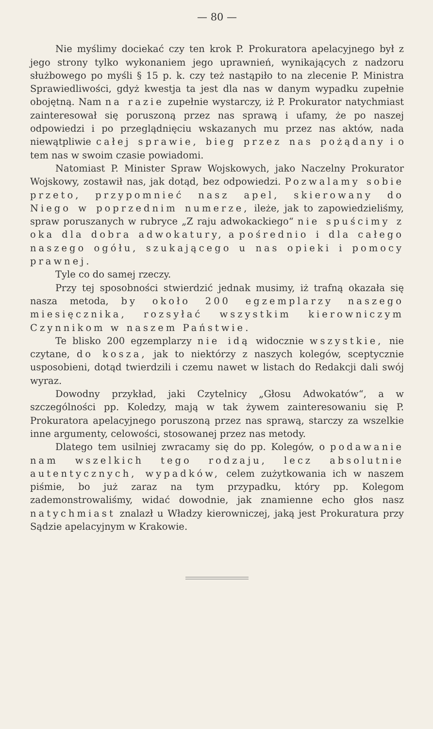— 80 —
Nie myślimy dociekać czy ten krok P. Prokuratora apelacyjnego był z jego strony tylko wykonaniem jego uprawnień, wynikających z nadzoru służbowego po myśli § 15 p. k. czy też nastąpiło to na zlecenie P. Ministra Sprawiedliwości, gdyż kwestja ta jest dla nas w danym wypadku zupełnie obojętną. Nam na razie zupełnie wystarczy, iż P. Prokurator natychmiast zainteresował się poruszoną przez nas sprawą i ufamy, że po naszej odpowiedzi i po przeglądnięciu wskazanych mu przez nas aktów, nada niewątpliwie całej sprawie, bieg przez nas pożądany i o tem nas w swoim czasie powiadomi.
Natomiast P. Minister Spraw Wojskowych, jako Naczelny Prokurator Wojskowy, zostawił nas, jak dotąd, bez odpowiedzi. Pozwalamy sobie przeto, przypomnieć nasz apel, skierowany do Niego w poprzednim numerze, ileże, jak to zapowiedzieliśmy, spraw poruszanych w rubryce „Z raju adwokackiego“ nie spuścimy z oka dla dobra adwokatury, a pośrednio i dla całego naszego ogółu, szukającego u nas opieki i pomocy prawnej.
Tyle co do samej rzeczy.
Przy tej sposobności stwierdzić jednak musimy, iż trafną okazała się nasza metoda, by około 200 egzemplarzy naszego miesięcznika, rozsyłać wszystkim kierowniczym Czynnikom w naszem Państwie.
Te blisko 200 egzemplarzy nie idą widocznie wszystkie, nie czytane, do kosza, jak to niektórzy z naszych kolegów, sceptycznie usposobieni, dotąd twierdzili i czemu nawet w listach do Redakcji dali swój wyraz.
Dowodny przykład, jaki Czytelnicy „Głosu Adwokatów“, a w szczególności pp. Koledzy, mają w tak żywem zainteresowaniu się P. Prokuratora apelacyjnego poruszoną przez nas sprawą, starczy za wszelkie inne argumenty, celowości, stosowanej przez nas metody.
Dlatego tem usilniej zwracamy się do pp. Kolegów, o podawanie nam wszelkich tego rodzaju, lecz absolutnie autentycznych, wypadków, celem zużytkowania ich w naszem piśmie, bo już zaraz na tym przypadku, który pp. Kolegom zademonstrowaliśmy, widać dowodnie, jak znamienne echo głos nasz natychmiast znalazł u Władzy kierowniczej, jaką jest Prokuratura przy Sądzie apelacyjnym w Krakowie.